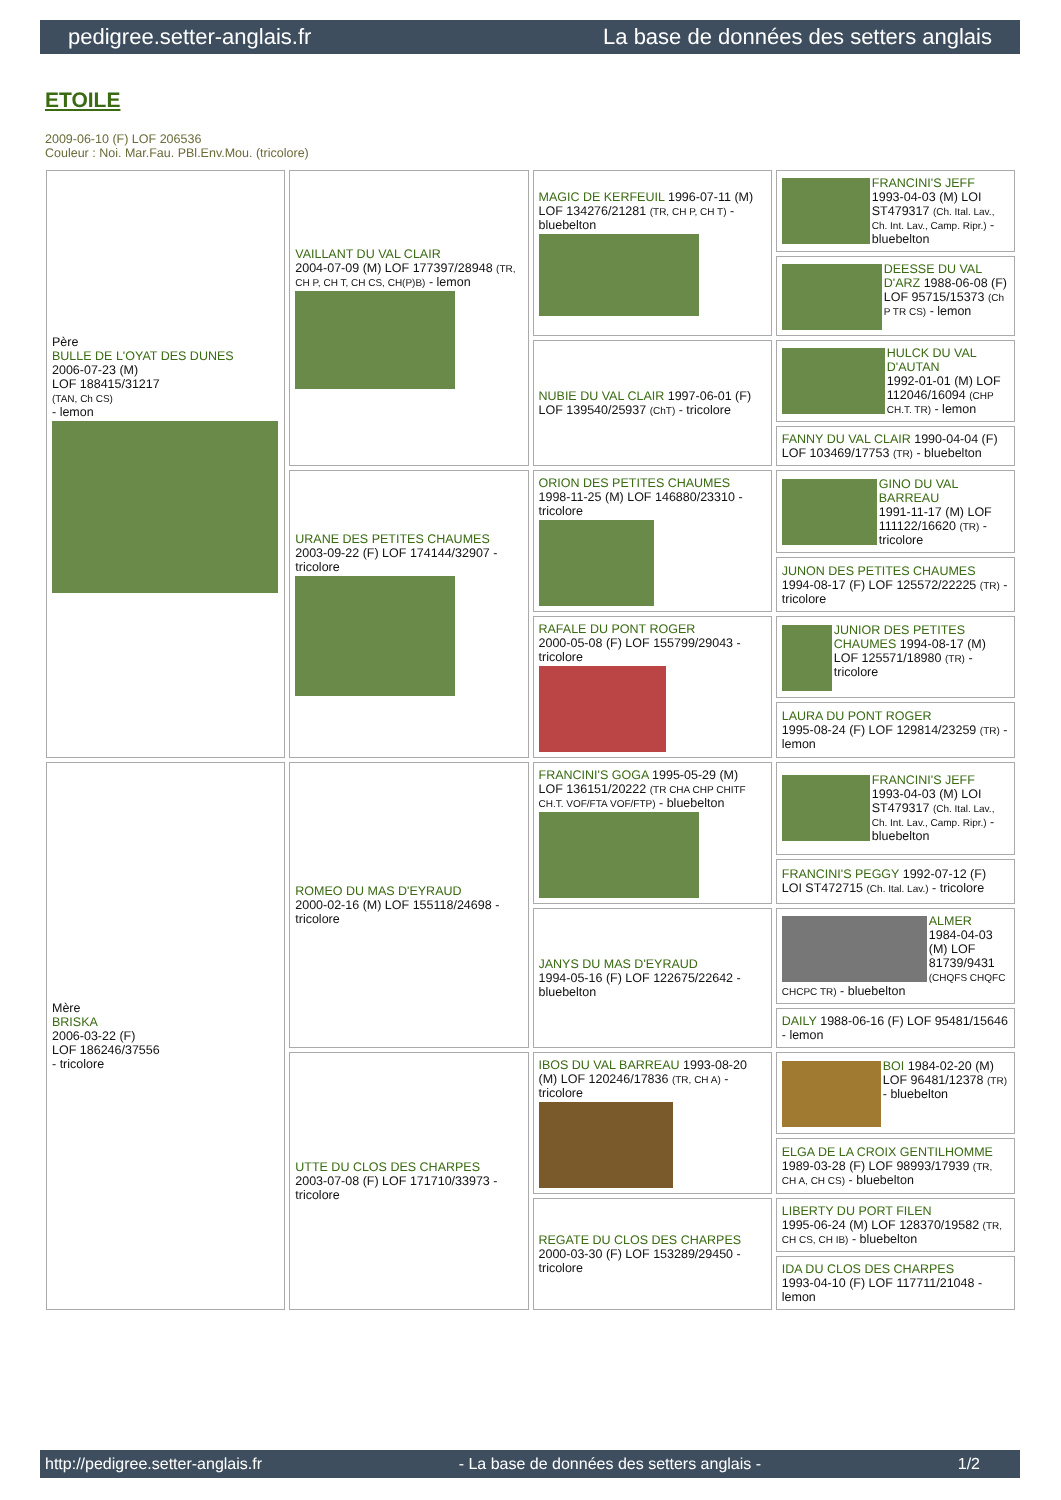pedigree.setter-anglais.fr La base de données des setters anglais
ETOILE
2009-06-10 (F) LOF 206536
Couleur : Noi. Mar.Fau. PBl.Env.Mou. (tricolore)
| Père BULLE DE L'OYAT DES DUNES 2006-07-23 (M) LOF 188415/31217 (TAN, Ch CS) - lemon | VAILLANT DU VAL CLAIR 2004-07-09 (M) LOF 177397/28948 (TR, CH P, CH T, CH CS, CH(P)B) - lemon | MAGIC DE KERFEUIL 1996-07-11 (M) LOF 134276/21281 (TR, CH P, CH T) - bluebelton | FRANCINI'S JEFF 1993-04-03 (M) LOI ST479317 (Ch. Ital. Lav., Ch. Int. Lav., Camp. Ripr.) - bluebelton |
| | | | DEESSE DU VAL D'ARZ 1988-06-08 (F) LOF 95715/15373 (Ch P TR CS) - lemon |
| | | NUBIE DU VAL CLAIR 1997-06-01 (F) LOF 139540/25937 (ChT) - tricolore | HULCK DU VAL D'AUTAN 1992-01-01 (M) LOF 112046/16094 (CHP CH.T. TR) - lemon |
| | | | FANNY DU VAL CLAIR 1990-04-04 (F) LOF 103469/17753 (TR) - bluebelton |
| | URANE DES PETITES CHAUMES 2003-09-22 (F) LOF 174144/32907 - tricolore | ORION DES PETITES CHAUMES 1998-11-25 (M) LOF 146880/23310 - tricolore | GINO DU VAL BARREAU 1991-11-17 (M) LOF 111122/16620 (TR) - tricolore |
| | | | JUNON DES PETITES CHAUMES 1994-08-17 (F) LOF 125572/22225 (TR) - tricolore |
| | | RAFALE DU PONT ROGER 2000-05-08 (F) LOF 155799/29043 - tricolore | JUNIOR DES PETITES CHAUMES 1994-08-17 (M) LOF 125571/18980 (TR) - tricolore |
| | | | LAURA DU PONT ROGER 1995-08-24 (F) LOF 129814/23259 (TR) - lemon |
| Mère BRISKA 2006-03-22 (F) LOF 186246/37556 - tricolore | ROMEO DU MAS D'EYRAUD 2000-02-16 (M) LOF 155118/24698 - tricolore | FRANCINI'S GOGA 1995-05-29 (M) LOF 136151/20222 (TR CHA CHP CHITF CH.T. VOF/FTA VOF/FTP) - bluebelton | FRANCINI'S JEFF 1993-04-03 (M) LOI ST479317 (Ch. Ital. Lav., Ch. Int. Lav., Camp. Ripr.) - bluebelton |
| | | | FRANCINI'S PEGGY 1992-07-12 (F) LOI ST472715 (Ch. Ital. Lav.) - tricolore |
| | | JANYS DU MAS D'EYRAUD 1994-05-16 (F) LOF 122675/22642 - bluebelton | ALMER 1984-04-03 (M) LOF 81739/9431 (CHQFS CHQFC CHCPC TR) - bluebelton |
| | | | DAILY 1988-06-16 (F) LOF 95481/15646 - lemon |
| | UTTE DU CLOS DES CHARPES 2003-07-08 (F) LOF 171710/33973 - tricolore | IBOS DU VAL BARREAU 1993-08-20 (M) LOF 120246/17836 (TR, CH A) - tricolore | BOI 1984-02-20 (M) LOF 96481/12378 (TR) - bluebelton |
| | | | ELGA DE LA CROIX GENTILHOMME 1989-03-28 (F) LOF 98993/17939 (TR, CH A, CH CS) - bluebelton |
| | | REGATE DU CLOS DES CHARPES 2000-03-30 (F) LOF 153289/29450 - tricolore | LIBERTY DU PORT FILEN 1995-06-24 (M) LOF 128370/19582 (TR, CH CS, CH IB) - bluebelton |
| | | | IDA DU CLOS DES CHARPES 1993-04-10 (F) LOF 117711/21048 - lemon |
http://pedigree.setter-anglais.fr - La base de données des setters anglais - 1/2